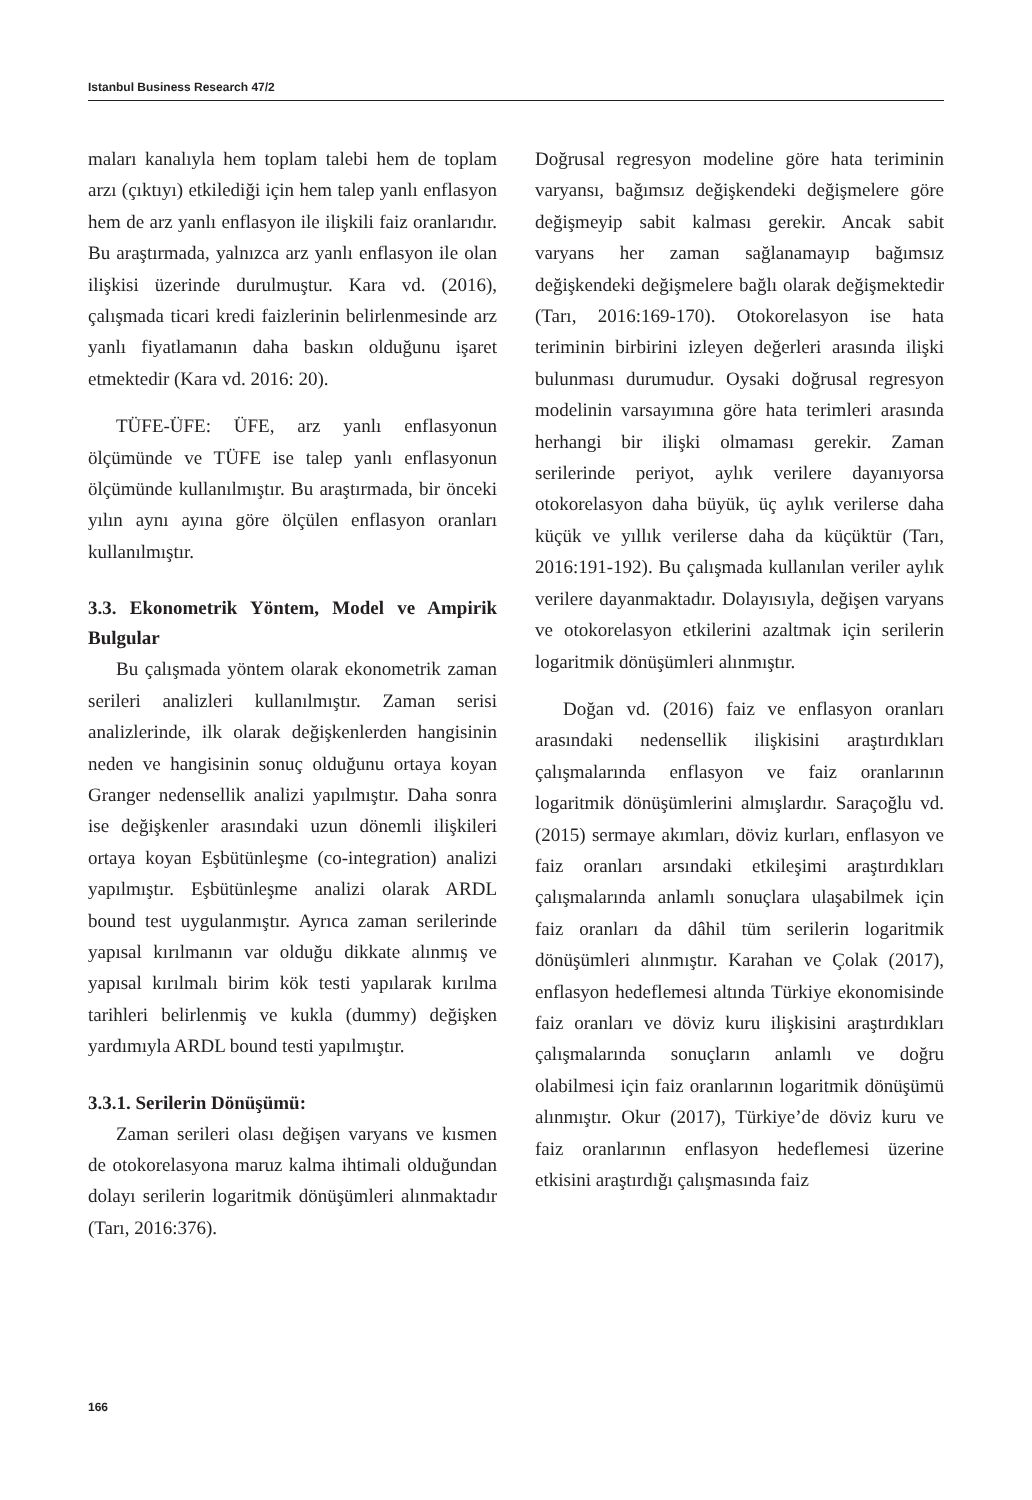Istanbul Business Research 47/2
maları kanalıyla hem toplam talebi hem de toplam arzı (çıktıyı) etkilediği için hem talep yanlı enflasyon hem de arz yanlı enflasyon ile ilişkili faiz oranlarıdır. Bu araştırmada, yalnızca arz yanlı enflasyon ile olan ilişkisi üzerinde durulmuştur. Kara vd. (2016), çalışmada ticari kredi faizlerinin belirlenmesinde arz yanlı fiyatlamanın daha baskın olduğunu işaret etmektedir (Kara vd. 2016: 20).
TÜFE-ÜFE: ÜFE, arz yanlı enflasyonun ölçümünde ve TÜFE ise talep yanlı enflasyonun ölçümünde kullanılmıştır. Bu araştırmada, bir önceki yılın aynı ayına göre ölçülen enflasyon oranları kullanılmıştır.
3.3. Ekonometrik Yöntem, Model ve Ampirik Bulgular
Bu çalışmada yöntem olarak ekonometrik zaman serileri analizleri kullanılmıştır. Zaman serisi analizlerinde, ilk olarak değişkenlerden hangisinin neden ve hangisinin sonuç olduğunu ortaya koyan Granger nedensellik analizi yapılmıştır. Daha sonra ise değişkenler arasındaki uzun dönemli ilişkileri ortaya koyan Eşbütünleşme (co-integration) analizi yapılmıştır. Eşbütünleşme analizi olarak ARDL bound test uygulanmıştır. Ayrıca zaman serilerinde yapısal kırılmanın var olduğu dikkate alınmış ve yapısal kırılmalı birim kök testi yapılarak kırılma tarihleri belirlenmiş ve kukla (dummy) değişken yardımıyla ARDL bound testi yapılmıştır.
3.3.1. Serilerin Dönüşümü:
Zaman serileri olası değişen varyans ve kısmen de otokorelasyona maruz kalma ihtimali olduğundan dolayı serilerin logaritmik dönüşümleri alınmaktadır (Tarı, 2016:376).
Doğrusal regresyon modeline göre hata teriminin varyansı, bağımsız değişkendeki değişmelere göre değişmeyip sabit kalması gerekir. Ancak sabit varyans her zaman sağlanamayıp bağımsız değişkendeki değişmelere bağlı olarak değişmektedir (Tarı, 2016:169-170). Otokorelasyon ise hata teriminin birbirini izleyen değerleri arasında ilişki bulunması durumudur. Oysaki doğrusal regresyon modelinin varsayımına göre hata terimleri arasında herhangi bir ilişki olmaması gerekir. Zaman serilerinde periyot, aylık verilere dayanıyorsa otokorelasyon daha büyük, üç aylık verilerse daha küçük ve yıllık verilerse daha da küçüktür (Tarı, 2016:191-192). Bu çalışmada kullanılan veriler aylık verilere dayanmaktadır. Dolayısıyla, değişen varyans ve otokorelasyon etkilerini azaltmak için serilerin logaritmik dönüşümleri alınmıştır.
Doğan vd. (2016) faiz ve enflasyon oranları arasındaki nedensellik ilişkisini araştırdıkları çalışmalarında enflasyon ve faiz oranlarının logaritmik dönüşümlerini almışlardır. Saraçoğlu vd. (2015) sermaye akımları, döviz kurları, enflasyon ve faiz oranları arsındaki etkileşimi araştırdıkları çalışmalarında anlamlı sonuçlara ulaşabilmek için faiz oranları da dâhil tüm serilerin logaritmik dönüşümleri alınmıştır. Karahan ve Çolak (2017), enflasyon hedeflemesi altında Türkiye ekonomisinde faiz oranları ve döviz kuru ilişkisini araştırdıkları çalışmalarında sonuçların anlamlı ve doğru olabilmesi için faiz oranlarının logaritmik dönüşümü alınmıştır. Okur (2017), Türkiye’de döviz kuru ve faiz oranlarının enflasyon hedeflemesi üzerine etkisini araştırdığı çalışmasında faiz
166